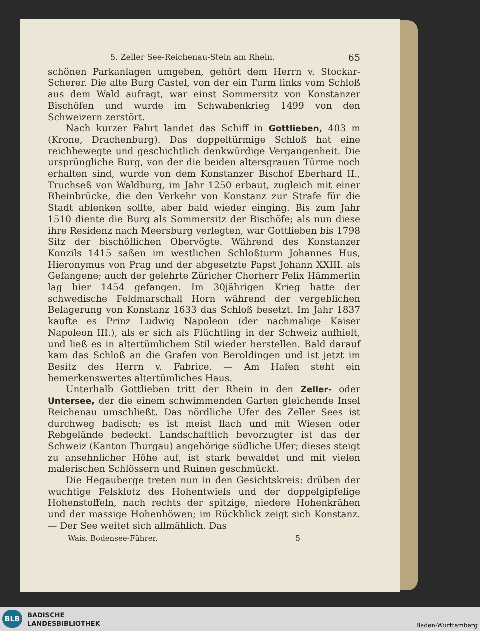5. Zeller See-Reichenau-Stein am Rhein. 65
schönen Parkanlagen umgeben, gehört dem Herrn v. Stockar-Scherer. Die alte Burg Castel, von der ein Turm links vom Schloß aus dem Wald aufragt, war einst Sommersitz von Konstanzer Bischöfen und wurde im Schwabenkrieg 1499 von den Schweizern zerstört.
Nach kurzer Fahrt landet das Schiff in Gottlieben, 403 m (Krone, Drachenburg). Das doppeltürmige Schloß hat eine reichbewegte und geschichtlich denkwürdige Vergangenheit. Die ursprüngliche Burg, von der die beiden altersgrauen Türme noch erhalten sind, wurde von dem Konstanzer Bischof Eberhard II., Truchseß von Waldburg, im Jahr 1250 erbaut, zugleich mit einer Rheinbrücke, die den Verkehr von Konstanz zur Strafe für die Stadt ablenken sollte, aber bald wieder einging. Bis zum Jahr 1510 diente die Burg als Sommersitz der Bischöfe; als nun diese ihre Residenz nach Meersburg verlegten, war Gottlieben bis 1798 Sitz der bischöflichen Obervögte. Während des Konstanzer Konzils 1415 saßen im westlichen Schloßturm Johannes Hus, Hieronymus von Prag und der abgesetzte Papst Johann XXIII. als Gefangene; auch der gelehrte Züricher Chorherr Felix Hämmerlin lag hier 1454 gefangen. Im 30jährigen Krieg hatte der schwedische Feldmarschall Horn während der vergeblichen Belagerung von Konstanz 1633 das Schloß besetzt. Im Jahr 1837 kaufte es Prinz Ludwig Napoleon (der nachmalige Kaiser Napoleon III.), als er sich als Flüchtling in der Schweiz aufhielt, und ließ es in altertümlichem Stil wieder herstellen. Bald darauf kam das Schloß an die Grafen von Beroldingen und ist jetzt im Besitz des Herrn v. Fabrice. — Am Hafen steht ein bemerkenswertes altertümliches Haus.
Unterhalb Gottlieben tritt der Rhein in den Zeller- oder Untersee, der die einem schwimmenden Garten gleichende Insel Reichenau umschließt. Das nördliche Ufer des Zeller Sees ist durchweg badisch; es ist meist flach und mit Wiesen oder Rebgelände bedeckt. Landschaftlich bevorzugter ist das der Schweiz (Kanton Thurgau) angehörige südliche Ufer; dieses steigt zu ansehnlicher Höhe auf, ist stark bewaldet und mit vielen malerischen Schlössern und Ruinen geschmückt.
Die Hegauberge treten nun in den Gesichtskreis: drüben der wuchtige Felsklotz des Hohentwiels und der doppelgipfelige Hohenstoffeln, nach rechts der spitzige, niedere Hohenkrähen und der massige Hohenhöwen; im Rückblick zeigt sich Konstanz. — Der See weitet sich allmählich. Das
Wais, Bodensee-Führer. 5
BLB
BADISCHE
LANDESBIBLIOTHEK
Baden-Württemberg